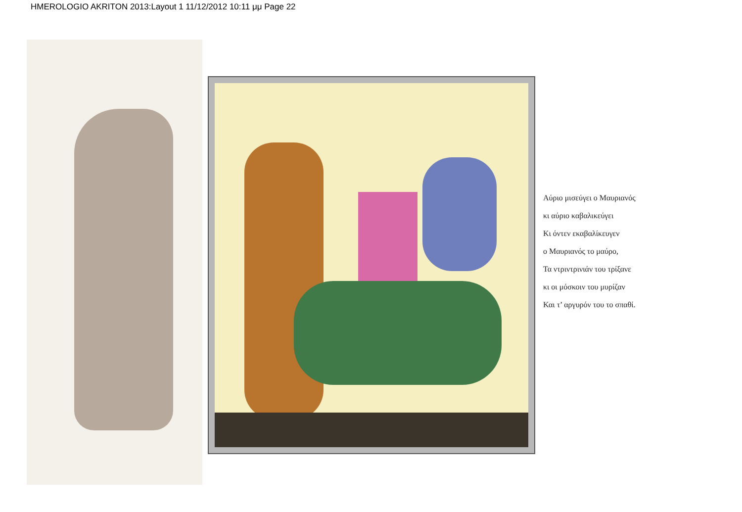HMEROLOGIO AKRITON 2013:Layout 1 11/12/2012 10:11 μμ Page 22
Αύριο μισεύγει ο Μαυριανός
κι αύριο καβαλικεύγει
Κι όντεν εκαβαλίκευγεν
ο Μαυριανός το μαύρο,
Τα ντριντρινιάν του τρίξανε
κι οι μόσκοιν του μυρίζαν
Και τ’ αργυρόν του το σπαθί.